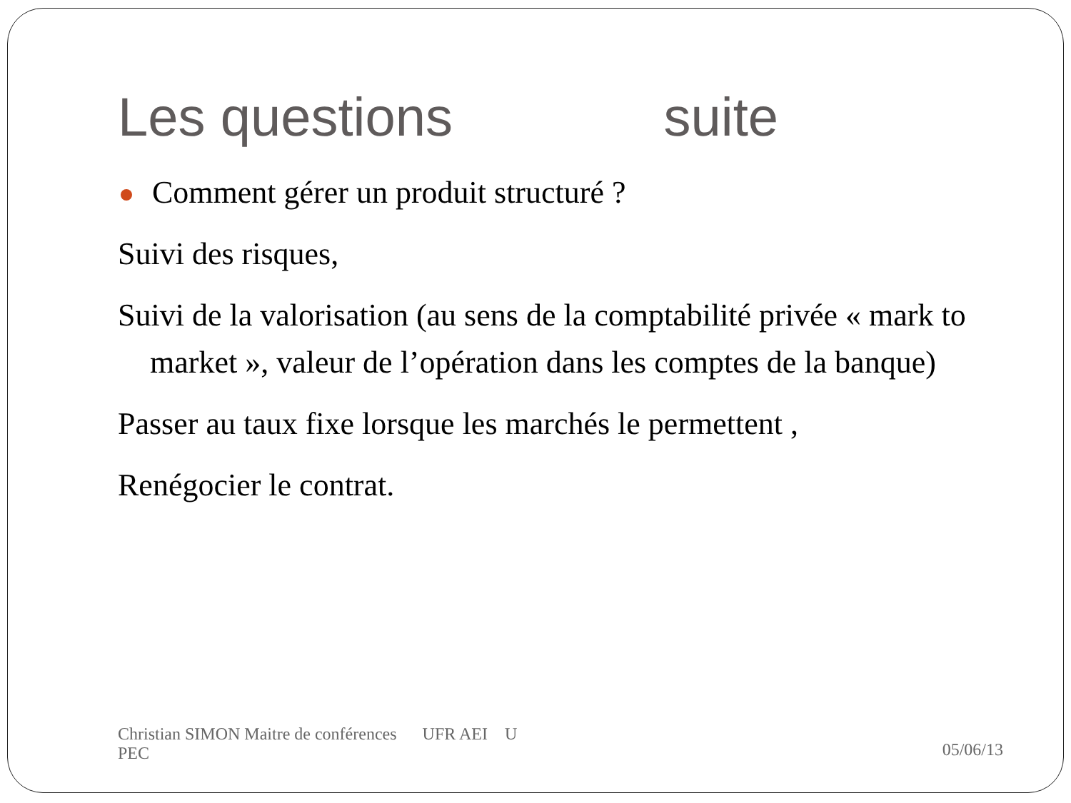Les questions suite
Comment gérer un produit structuré ?
Suivi des risques,
Suivi de la valorisation (au sens de la comptabilité privée « mark to market », valeur de l’opération dans les comptes de la banque)
Passer au taux fixe lorsque les marchés le permettent ,
Renégocier le contrat.
Christian SIMON Maitre de conférences UFR AEI U
PEC
05/06/13